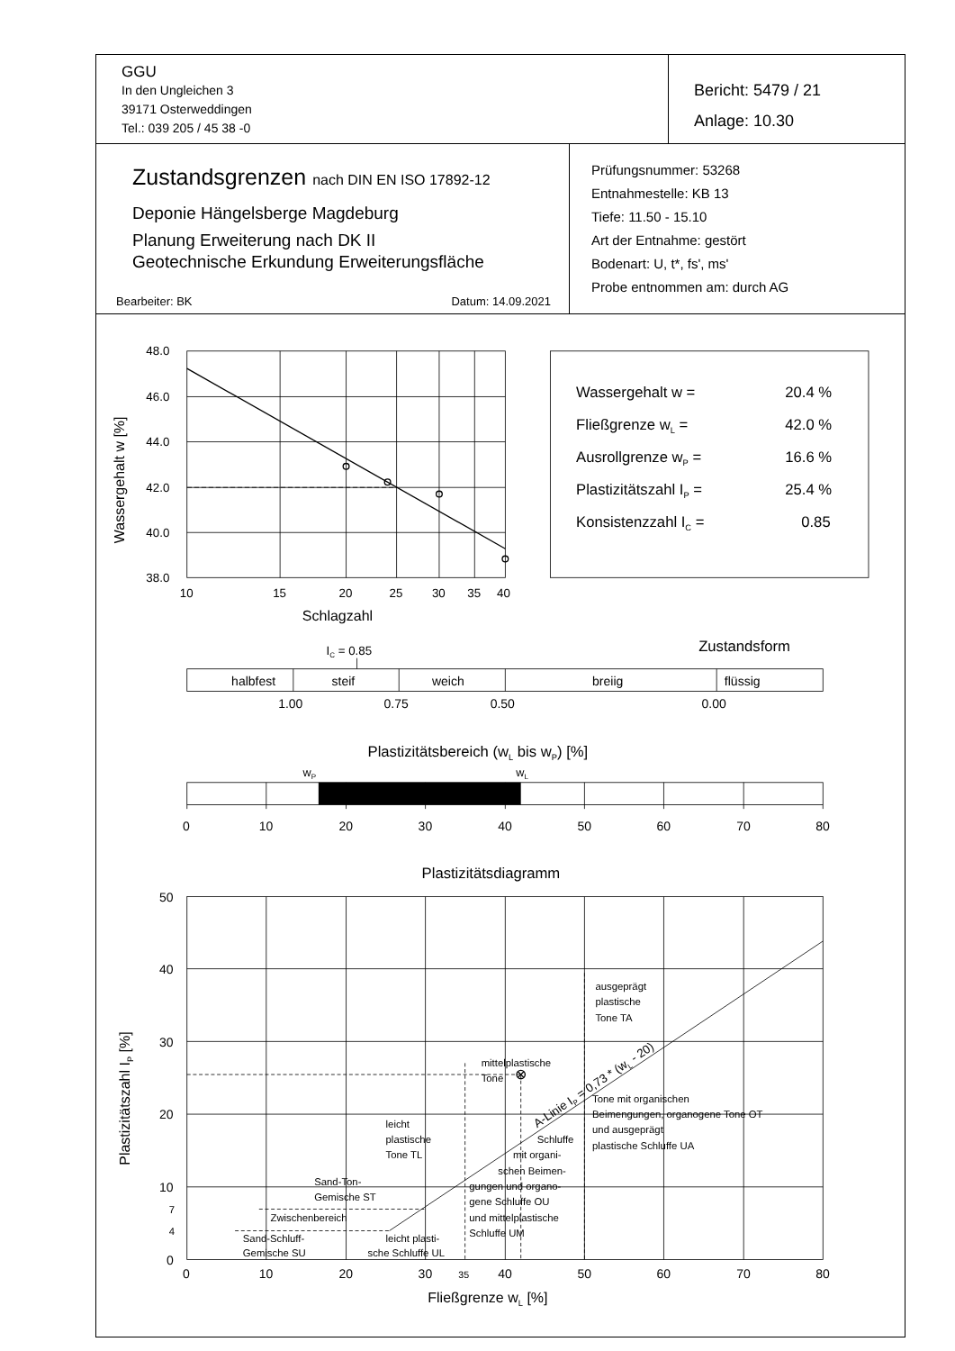GGU
In den Ungleichen 3
39171 Osterweddingen
Tel.: 039 205 / 45 38 -0
Bericht: 5479 / 21
Anlage: 10.30
Zustandsgrenzen nach DIN EN ISO 17892-12
Deponie Hängelsberge Magdeburg
Planung Erweiterung nach DK II
Geotechnische Erkundung Erweiterungsfläche
Bearbeiter: BK Datum: 14.09.2021
Prüfungsnummer: 53268
Entnahmestelle: KB 13
Tiefe: 11.50 - 15.10
Art der Entnahme: gestört
Bodenart: U, t*, fs', ms'
Probe entnommen am: durch AG
48.0
46.0
44.0
42.0
40.0
38.0
10
15
20
25
30
35
40
Schlagzahl
Wassergehalt w [%]
Wassergehalt w =
20.4 %
Fließgrenze wL =
42.0 %
Ausrollgrenze wP =
16.6 %
Plastizitätszahl IP =
25.4 %
Konsistenzzahl IC =
0.85
IC = 0.85
Zustandsform
halbfest
steif
weich
breiig
flüssig
1.00
0.75
0.50
0.00
Plastizitätsbereich (wL bis wP) [%]
wP
wL
0
10
20
30
40
50
60
70
80
Plastizitätsdiagramm
50
40
30
20
10
7
4
0
0
10
20
30
35
40
50
60
70
80
Fließgrenze wL [%]
Plastizitätszahl IP [%]
ausgeprägt
plastische
Tone TA
mittelplastische
Tone
A-Linie IP = 0,73 * (wL - 20)
Tone mit organischen
Beimengungen, organogene Tone OT
und ausgeprägt
plastische Schluffe UA
leicht
plastische
Tone TL
Schluffe
mit organi-
schen Beimen-
gungen und organo-
gene Schluffe OU
und mittelplastische
Schluffe UM
Sand-Ton-
Gemische ST
Zwischenbereich
Sand-Schluff-
Gemische SU
leicht plasti-
sche Schluffe UL